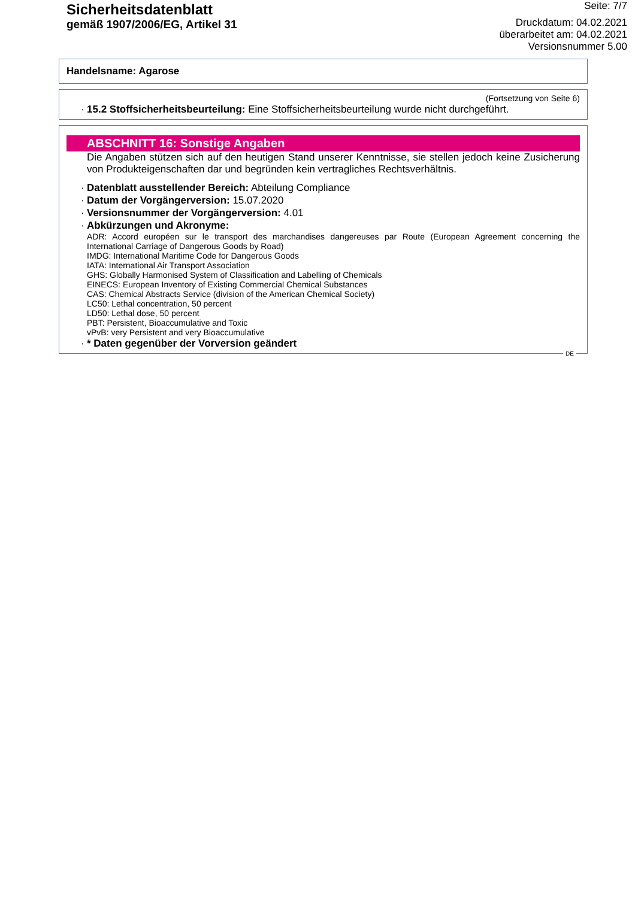Sicherheitsdatenblatt
gemäß 1907/2006/EG, Artikel 31
Seite: 7/7
Druckdatum: 04.02.2021
überarbeitet am: 04.02.2021
Versionsnummer 5.00
Handelsname: Agarose
(Fortsetzung von Seite 6)
· 15.2 Stoffsicherheitsbeurteilung: Eine Stoffsicherheitsbeurteilung wurde nicht durchgeführt.
ABSCHNITT 16: Sonstige Angaben
Die Angaben stützen sich auf den heutigen Stand unserer Kenntnisse, sie stellen jedoch keine Zusicherung von Produkteigenschaften dar und begründen kein vertragliches Rechtsverhältnis.
· Datenblatt ausstellender Bereich: Abteilung Compliance
· Datum der Vorgängerversion: 15.07.2020
· Versionsnummer der Vorgängerversion: 4.01
· Abkürzungen und Akronyme:
ADR: Accord européen sur le transport des marchandises dangereuses par Route (European Agreement concerning the International Carriage of Dangerous Goods by Road)
IMDG: International Maritime Code for Dangerous Goods
IATA: International Air Transport Association
GHS: Globally Harmonised System of Classification and Labelling of Chemicals
EINECS: European Inventory of Existing Commercial Chemical Substances
CAS: Chemical Abstracts Service (division of the American Chemical Society)
LC50: Lethal concentration, 50 percent
LD50: Lethal dose, 50 percent
PBT: Persistent, Bioaccumulative and Toxic
vPvB: very Persistent and very Bioaccumulative
· * Daten gegenüber der Vorversion geändert
DE